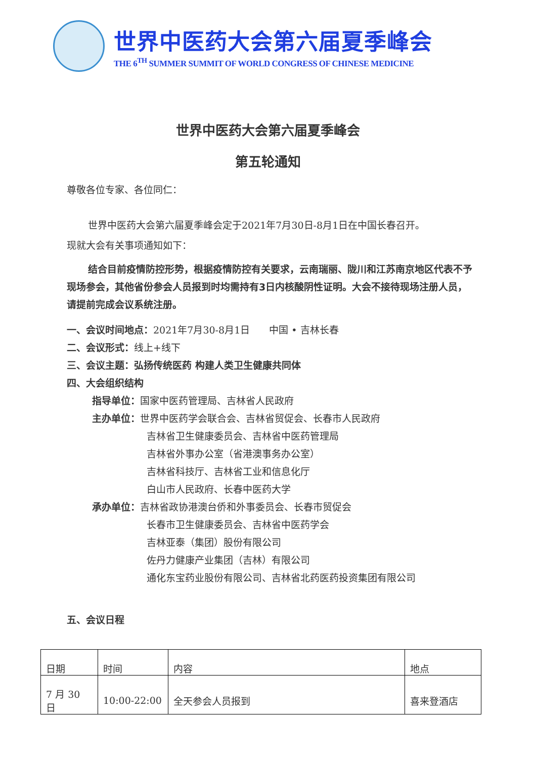世界中医药大会第六届夏季峰会
THE 6<sup>TH</sup> SUMMER SUMMIT OF WORLD CONGRESS OF CHINESE MEDICINE
世界中医药大会第六届夏季峰会
第五轮通知
尊敬各位专家、各位同仁：
世界中医药大会第六届夏季峰会定于2021年7月30日-8月1日在中国长春召开。
现就大会有关事项通知如下：
结合目前疫情防控形势，根据疫情防控有关要求，云南瑞丽、陇川和江苏南京地区代表不予现场参会，其他省份参会人员报到时均需持有3日内核酸阴性证明。大会不接待现场注册人员，请提前完成会议系统注册。
一、会议时间地点：2021年7月30-8月1日　　中国 • 吉林长春
二、会议形式：线上+线下
三、会议主题：弘扬传统医药 构建人类卫生健康共同体
四、大会组织结构
指导单位：国家中医药管理局、吉林省人民政府
主办单位：世界中医药学会联合会、吉林省贸促会、长春市人民政府
吉林省卫生健康委员会、吉林省中医药管理局
吉林省外事办公室（省港澳事务办公室）
吉林省科技厅、吉林省工业和信息化厅
白山市人民政府、长春中医药大学
承办单位：吉林省政协港澳台侨和外事委员会、长春市贸促会
长春市卫生健康委员会、吉林省中医药学会
吉林亚泰（集团）股份有限公司
佐丹力健康产业集团（吉林）有限公司
通化东宝药业股份有限公司、吉林省北药医药投资集团有限公司
五、会议日程
| 日期 | 时间 | 内容 | 地点 |
| 7 月 30 日 | 10:00-22:00 | 全天参会人员报到 | 喜来登酒店 |